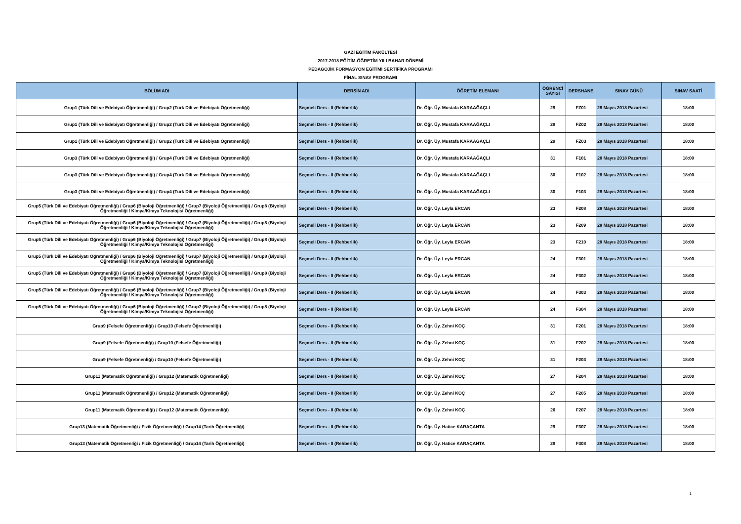GAZİ EĞİTİM FAKÜLTESİ
2017-2018 EĞİTİM-ÖĞRETİM YILI BAHAR DÖNEMİ
PEDAGOJİK FORMASYON EĞİTİMİ SERTİFİKA PROGRAMI
FİNAL SINAV PROGRAMI
| BÖLÜM ADI | DERSİN ADI | ÖĞRETİM ELEMANI | ÖĞRENCİ SAYISI | DERSHANE | SINAV GÜNÜ | SINAV SAATİ |
| --- | --- | --- | --- | --- | --- | --- |
| Grup1 (Türk Dili ve Edebiyatı Öğretmenliği) / Grup2 (Türk Dili ve Edebiyatı Öğretmenliği) | Seçmeli Ders - II (Rehberlik) | Dr. Öğr. Üy. Mustafa KARAAĞAÇLI | 29 | FZ01 | 28 Mayıs 2018 Pazartesi | 18:00 |
| Grup1 (Türk Dili ve Edebiyatı Öğretmenliği) / Grup2 (Türk Dili ve Edebiyatı Öğretmenliği) | Seçmeli Ders - II (Rehberlik) | Dr. Öğr. Üy. Mustafa KARAAĞAÇLI | 29 | FZ02 | 28 Mayıs 2018 Pazartesi | 18:00 |
| Grup1 (Türk Dili ve Edebiyatı Öğretmenliği) / Grup2 (Türk Dili ve Edebiyatı Öğretmenliği) | Seçmeli Ders - II (Rehberlik) | Dr. Öğr. Üy. Mustafa KARAAĞAÇLI | 29 | FZ03 | 28 Mayıs 2018 Pazartesi | 18:00 |
| Grup3 (Türk Dili ve Edebiyatı Öğretmenliği) / Grup4 (Türk Dili ve Edebiyatı Öğretmenliği) | Seçmeli Ders - II (Rehberlik) | Dr. Öğr. Üy. Mustafa KARAAĞAÇLI | 31 | F101 | 28 Mayıs 2018 Pazartesi | 18:00 |
| Grup3 (Türk Dili ve Edebiyatı Öğretmenliği) / Grup4 (Türk Dili ve Edebiyatı Öğretmenliği) | Seçmeli Ders - II (Rehberlik) | Dr. Öğr. Üy. Mustafa KARAAĞAÇLI | 30 | F102 | 28 Mayıs 2018 Pazartesi | 18:00 |
| Grup3 (Türk Dili ve Edebiyatı Öğretmenliği) / Grup4 (Türk Dili ve Edebiyatı Öğretmenliği) | Seçmeli Ders - II (Rehberlik) | Dr. Öğr. Üy. Mustafa KARAAĞAÇLI | 30 | F103 | 28 Mayıs 2018 Pazartesi | 18:00 |
| Grup5 (Türk Dili ve Edebiyatı Öğretmenliği) / Grup6 (Biyoloji Öğretmenliği) / Grup7 (Biyoloji Öğretmenliği) / Grup8 (Biyoloji Öğretmenliği / Kimya/Kimya Teknolojisi Öğretmenliği) | Seçmeli Ders - II (Rehberlik) | Dr. Öğr. Üy. Leyla ERCAN | 23 | F208 | 28 Mayıs 2018 Pazartesi | 18:00 |
| Grup5 (Türk Dili ve Edebiyatı Öğretmenliği) / Grup6 (Biyoloji Öğretmenliği) / Grup7 (Biyoloji Öğretmenliği) / Grup8 (Biyoloji Öğretmenliği / Kimya/Kimya Teknolojisi Öğretmenliği) | Seçmeli Ders - II (Rehberlik) | Dr. Öğr. Üy. Leyla ERCAN | 23 | F209 | 28 Mayıs 2018 Pazartesi | 18:00 |
| Grup5 (Türk Dili ve Edebiyatı Öğretmenliği) / Grup6 (Biyoloji Öğretmenliği) / Grup7 (Biyoloji Öğretmenliği) / Grup8 (Biyoloji Öğretmenliği / Kimya/Kimya Teknolojisi Öğretmenliği) | Seçmeli Ders - II (Rehberlik) | Dr. Öğr. Üy. Leyla ERCAN | 23 | F210 | 28 Mayıs 2018 Pazartesi | 18:00 |
| Grup5 (Türk Dili ve Edebiyatı Öğretmenliği) / Grup6 (Biyoloji Öğretmenliği) / Grup7 (Biyoloji Öğretmenliği) / Grup8 (Biyoloji Öğretmenliği / Kimya/Kimya Teknolojisi Öğretmenliği) | Seçmeli Ders - II (Rehberlik) | Dr. Öğr. Üy. Leyla ERCAN | 24 | F301 | 28 Mayıs 2018 Pazartesi | 18:00 |
| Grup5 (Türk Dili ve Edebiyatı Öğretmenliği) / Grup6 (Biyoloji Öğretmenliği) / Grup7 (Biyoloji Öğretmenliği) / Grup8 (Biyoloji Öğretmenliği / Kimya/Kimya Teknolojisi Öğretmenliği) | Seçmeli Ders - II (Rehberlik) | Dr. Öğr. Üy. Leyla ERCAN | 24 | F302 | 28 Mayıs 2018 Pazartesi | 18:00 |
| Grup5 (Türk Dili ve Edebiyatı Öğretmenliği) / Grup6 (Biyoloji Öğretmenliği) / Grup7 (Biyoloji Öğretmenliği) / Grup8 (Biyoloji Öğretmenliği / Kimya/Kimya Teknolojisi Öğretmenliği) | Seçmeli Ders - II (Rehberlik) | Dr. Öğr. Üy. Leyla ERCAN | 24 | F303 | 28 Mayıs 2018 Pazartesi | 18:00 |
| Grup5 (Türk Dili ve Edebiyatı Öğretmenliği) / Grup6 (Biyoloji Öğretmenliği) / Grup7 (Biyoloji Öğretmenliği) / Grup8 (Biyoloji Öğretmenliği / Kimya/Kimya Teknolojisi Öğretmenliği) | Seçmeli Ders - II (Rehberlik) | Dr. Öğr. Üy. Leyla ERCAN | 24 | F304 | 28 Mayıs 2018 Pazartesi | 18:00 |
| Grup9 (Felsefe Öğretmenliği) / Grup10 (Felsefe Öğretmenliği) | Seçmeli Ders - II (Rehberlik) | Dr. Öğr. Üy. Zehni KOÇ | 31 | F201 | 28 Mayıs 2018 Pazartesi | 18:00 |
| Grup9 (Felsefe Öğretmenliği) / Grup10 (Felsefe Öğretmenliği) | Seçmeli Ders - II (Rehberlik) | Dr. Öğr. Üy. Zehni KOÇ | 31 | F202 | 28 Mayıs 2018 Pazartesi | 18:00 |
| Grup9 (Felsefe Öğretmenliği) / Grup10 (Felsefe Öğretmenliği) | Seçmeli Ders - II (Rehberlik) | Dr. Öğr. Üy. Zehni KOÇ | 31 | F203 | 28 Mayıs 2018 Pazartesi | 18:00 |
| Grup11 (Matematik Öğretmenliği) / Grup12 (Matematik Öğretmenliği) | Seçmeli Ders - II (Rehberlik) | Dr. Öğr. Üy. Zehni KOÇ | 27 | F204 | 28 Mayıs 2018 Pazartesi | 18:00 |
| Grup11 (Matematik Öğretmenliği) / Grup12 (Matematik Öğretmenliği) | Seçmeli Ders - II (Rehberlik) | Dr. Öğr. Üy. Zehni KOÇ | 27 | F205 | 28 Mayıs 2018 Pazartesi | 18:00 |
| Grup11 (Matematik Öğretmenliği) / Grup12 (Matematik Öğretmenliği) | Seçmeli Ders - II (Rehberlik) | Dr. Öğr. Üy. Zehni KOÇ | 26 | F207 | 28 Mayıs 2018 Pazartesi | 18:00 |
| Grup13 (Matematik Öğretmenliği / Fizik Öğretmenliği) / Grup14 (Tarih Öğretmenliği) | Seçmeli Ders - II (Rehberlik) | Dr. Öğr. Üy. Hatice KARAÇANTA | 29 | F307 | 28 Mayıs 2018 Pazartesi | 18:00 |
| Grup13 (Matematik Öğretmenliği / Fizik Öğretmenliği) / Grup14 (Tarih Öğretmenliği) | Seçmeli Ders - II (Rehberlik) | Dr. Öğr. Üy. Hatice KARAÇANTA | 29 | F308 | 28 Mayıs 2018 Pazartesi | 18:00 |
1